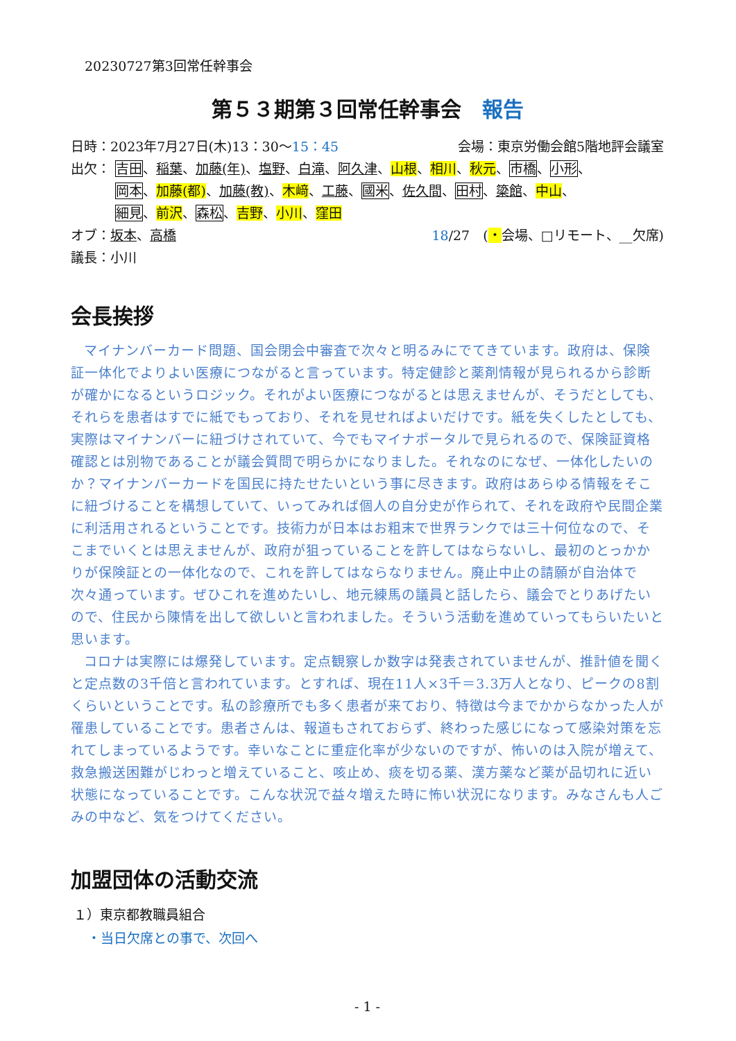20230727第3回常任幹事会
第５３期第３回常任幹事会　報告
日時：2023年7月27日(木)13：30〜15：45 会場：東京労働会館5階地評会議室
出欠： 吉田、稲葉、加藤(年)、塩野、白滝、阿久津、山根、相川、秋元、市橋、小形、
岡本、加藤(都)、加藤(教)、木﨑、工藤、國米、佐久間、田村、簗館、中山、
細見、前沢、森松、吉野、小川、窪田
オブ：坂本、高橋 18/27　(・会場、□リモート、__欠席)
議長：小川
会長挨拶
マイナンバーカード問題、国会閉会中審査で次々と明るみにでてきています。政府は、保険証一体化でよりよい医療につながると言っています。特定健診と薬剤情報が見られるから診断が確かになるというロジック。それがよい医療につながるとは思えませんが、そうだとしても、それらを患者はすでに紙でもっており、それを見せればよいだけです。紙を失くしたとしても、実際はマイナンバーに紐づけされていて、今でもマイナポータルで見られるので、保険証資格確認とは別物であることが議会質問で明らかになりました。それなのになぜ、一体化したいのか？マイナンバーカードを国民に持たせたいという事に尽きます。政府はあらゆる情報をそこに紐づけることを構想していて、いってみれば個人の自分史が作られて、それを政府や民間企業に利活用されるということです。技術力が日本はお粗末で世界ランクでは三十何位なので、そこまでいくとは思えませんが、政府が狙っていることを許してはならないし、最初のとっかかりが保険証との一体化なので、これを許してはならなりません。廃止中止の請願が自治体で次々通っています。ぜひこれを進めたいし、地元練馬の議員と話したら、議会でとりあげたいので、住民から陳情を出して欲しいと言われました。そういう活動を進めていってもらいたいと思います。
コロナは実際には爆発しています。定点観察しか数字は発表されていませんが、推計値を聞くと定点数の3千倍と言われています。とすれば、現在11人×3千＝3.3万人となり、ピークの8割くらいということです。私の診療所でも多く患者が来ており、特徴は今までかからなかった人が罹患していることです。患者さんは、報道もされておらず、終わった感じになって感染対策を忘れてしまっているようです。幸いなことに重症化率が少ないのですが、怖いのは入院が増えて、救急搬送困難がじわっと増えていること、咳止め、痰を切る薬、漢方薬など薬が品切れに近い状態になっていることです。こんな状況で益々増えた時に怖い状況になります。みなさんも人ごみの中など、気をつけてください。
加盟団体の活動交流
１）東京都教職員組合
・当日欠席との事で、次回へ
- 1 -